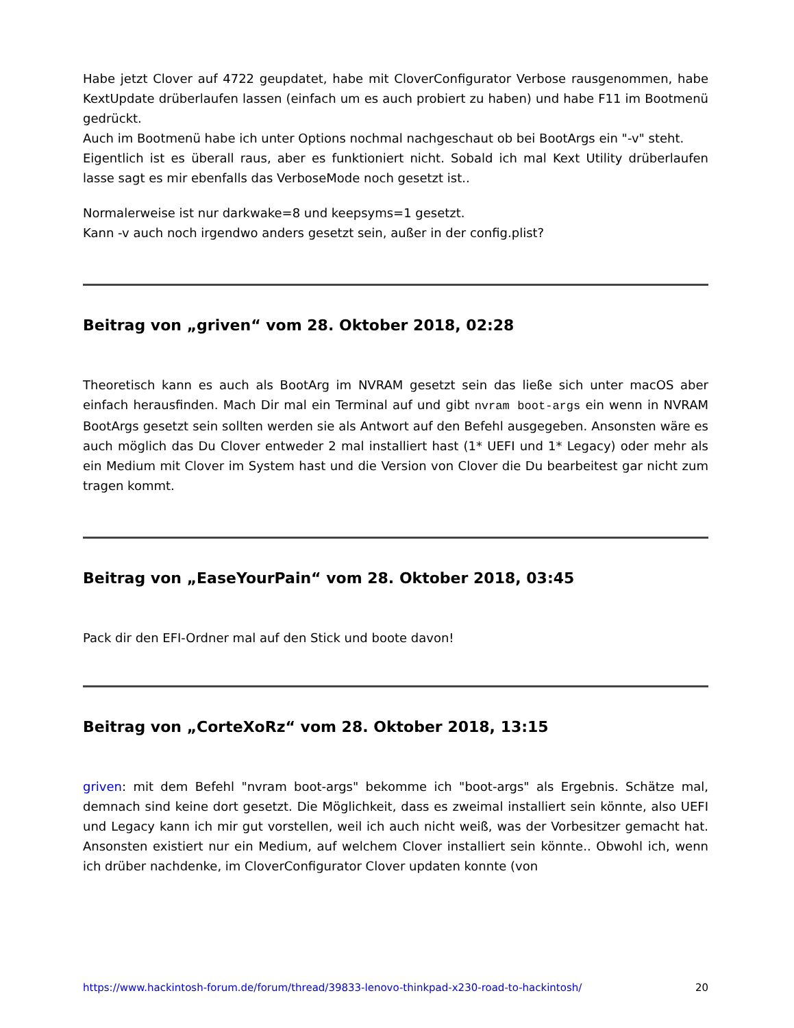Habe jetzt Clover auf 4722 geupdatet, habe mit CloverConfigurator Verbose rausgenommen, habe KextUpdate drüberlaufen lassen (einfach um es auch probiert zu haben) und habe F11 im Bootmenü gedrückt.
Auch im Bootmenü habe ich unter Options nochmal nachgeschaut ob bei BootArgs ein "-v" steht.
Eigentlich ist es überall raus, aber es funktioniert nicht. Sobald ich mal Kext Utility drüberlaufen lasse sagt es mir ebenfalls das VerboseMode noch gesetzt ist..
Normalerweise ist nur darkwake=8 und keepsyms=1 gesetzt.
Kann -v auch noch irgendwo anders gesetzt sein, außer in der config.plist?
Beitrag von „griven“ vom 28. Oktober 2018, 02:28
Theoretisch kann es auch als BootArg im NVRAM gesetzt sein das ließe sich unter macOS aber einfach herausfinden. Mach Dir mal ein Terminal auf und gibt nvram boot-args ein wenn in NVRAM BootArgs gesetzt sein sollten werden sie als Antwort auf den Befehl ausgegeben. Ansonsten wäre es auch möglich das Du Clover entweder 2 mal installiert hast (1* UEFI und 1* Legacy) oder mehr als ein Medium mit Clover im System hast und die Version von Clover die Du bearbeitest gar nicht zum tragen kommt.
Beitrag von „EaseYourPain“ vom 28. Oktober 2018, 03:45
Pack dir den EFI-Ordner mal auf den Stick und boote davon!
Beitrag von „CorteXoRz“ vom 28. Oktober 2018, 13:15
griven: mit dem Befehl "nvram boot-args" bekomme ich "boot-args" als Ergebnis. Schätze mal, demnach sind keine dort gesetzt. Die Möglichkeit, dass es zweimal installiert sein könnte, also UEFI und Legacy kann ich mir gut vorstellen, weil ich auch nicht weiß, was der Vorbesitzer gemacht hat. Ansonsten existiert nur ein Medium, auf welchem Clover installiert sein könnte.. Obwohl ich, wenn ich drüber nachdenke, im CloverConfigurator Clover updaten konnte (von
https://www.hackintosh-forum.de/forum/thread/39833-lenovo-thinkpad-x230-road-to-hackintosh/ 20